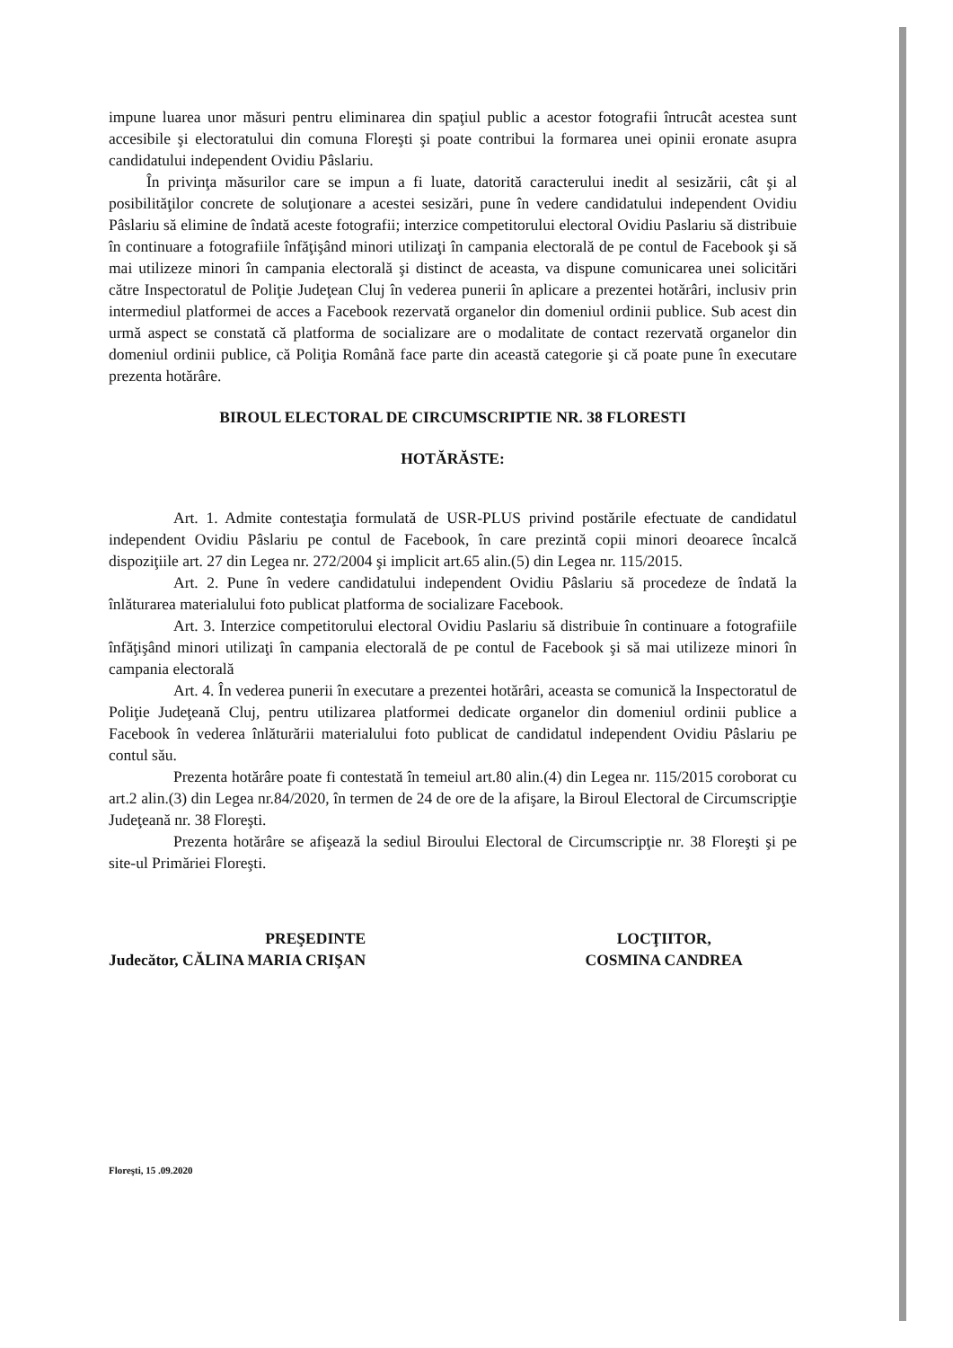impune luarea unor măsuri pentru eliminarea din spaţiul public a acestor fotografii întrucât acestea sunt accesibile şi electoratului din comuna Floreşti şi poate contribui la formarea unei opinii eronate asupra candidatului independent Ovidiu Pâslariu.
În privinţa măsurilor care se impun a fi luate, datorită caracterului inedit al sesizării, cât şi al posibilităţilor concrete de soluţionare a acestei sesizări, pune în vedere candidatului independent Ovidiu Pâslariu să elimine de îndată aceste fotografii; interzice competitorului electoral Ovidiu Paslariu să distribuie în continuare a fotografiile înfăţişând minori utilizaţi în campania electorală de pe contul de Facebook şi să mai utilizeze minori în campania electorală şi distinct de aceasta, va dispune comunicarea unei solicitări către Inspectoratul de Poliţie Judeţean Cluj în vederea punerii în aplicare a prezentei hotărâri, inclusiv prin intermediul platformei de acces a Facebook rezervată organelor din domeniul ordinii publice. Sub acest din urmă aspect se constată că platforma de socializare are o modalitate de contact rezervată organelor din domeniul ordinii publice, că Poliţia Română face parte din această categorie şi că poate pune în executare prezenta hotărâre.
BIROUL ELECTORAL DE CIRCUMSCRIPTIE NR. 38 FLORESTI
HOTĂRĂSTE:
Art. 1. Admite contestaţia formulată de USR-PLUS privind postările efectuate de candidatul independent Ovidiu Pâslariu pe contul de Facebook, în care prezintă copii minori deoarece încalcă dispoziţiile art. 27 din Legea nr. 272/2004 şi implicit art.65 alin.(5) din Legea nr. 115/2015.
Art. 2. Pune în vedere candidatului independent Ovidiu Pâslariu să procedeze de îndată la înlăturarea materialului foto publicat platforma de socializare Facebook.
Art. 3. Interzice competitorului electoral Ovidiu Paslariu să distribuie în continuare a fotografiile înfăţişând minori utilizaţi în campania electorală de pe contul de Facebook şi să mai utilizeze minori în campania electorală
Art. 4. În vederea punerii în executare a prezentei hotărâri, aceasta se comunică la Inspectoratul de Poliţie Judeţeană Cluj, pentru utilizarea platformei dedicate organelor din domeniul ordinii publice a Facebook în vederea înlăturării materialului foto publicat de candidatul independent Ovidiu Pâslariu pe contul său.
Prezenta hotărâre poate fi contestată în temeiul art.80 alin.(4) din Legea nr. 115/2015 coroborat cu art.2 alin.(3) din Legea nr.84/2020, în termen de 24 de ore de la afişare, la Biroul Electoral de Circumscripţie Judeţeană nr. 38 Floreşti.
Prezenta hotărâre se afişează la sediul Biroului Electoral de Circumscripţie nr. 38 Floreşti şi pe site-ul Primăriei Floreşti.
PREŞEDINTE
Judecător, CĂLINA MARIA CRIŞAN
LOCŢIITOR,
COSMINA CANDREA
Floreşti, 15 .09.2020